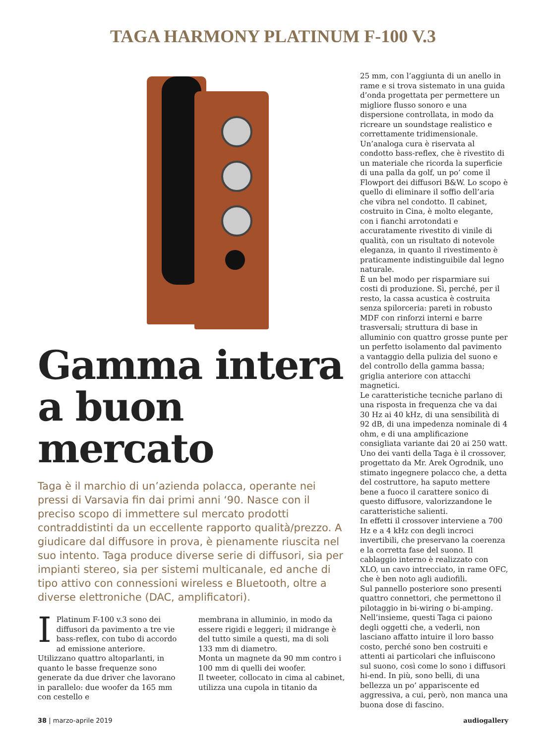TAGA HARMONY PLATINUM F-100 V.3
Gamma intera a buon mercato
Taga è il marchio di un’azienda polacca, operante nei pressi di Varsavia fin dai primi anni ‘90. Nasce con il preciso scopo di immettere sul mercato prodotti contraddistinti da un eccellente rapporto qualità/prezzo. A giudicare dal diffusore in prova, è pienamente riuscita nel suo intento. Taga produce diverse serie di diffusori, sia per impianti stereo, sia per sistemi multicanale, ed anche di tipo attivo con connessioni wireless e Bluetooth, oltre a diverse elettroniche (DAC, amplificatori).
I Platinum F-100 v.3 sono dei diffusori da pavimento a tre vie bass-reflex, con tubo di accordo ad emissione anteriore. Utilizzano quattro altoparlanti, in quanto le basse frequenze sono generate da due driver che lavorano in parallelo: due woofer da 165 mm con cestello e
membrana in alluminio, in modo da essere rigidi e leggeri; il midrange è del tutto simile a questi, ma di soli 133 mm di diametro.
Monta un magnete da 90 mm contro i 100 mm di quelli dei woofer.
Il tweeter, collocato in cima al cabinet, utilizza una cupola in titanio da
25 mm, con l’aggiunta di un anello in rame e si trova sistemato in una guida d’onda progettata per permettere un migliore flusso sonoro e una dispersione controllata, in modo da ricreare un soundstage realistico e correttamente tridimensionale.
Un’analoga cura è riservata al condotto bass-reflex, che è rivestito di un materiale che ricorda la superficie di una palla da golf, un po’ come il Flowport dei diffusori B&W. Lo scopo è quello di eliminare il soffio dell’aria che vibra nel condotto. Il cabinet, costruito in Cina, è molto elegante, con i fianchi arrotondati e accuratamente rivestito di vinile di qualità, con un risultato di notevole eleganza, in quanto il rivestimento è praticamente indistinguibile dal legno naturale.
È un bel modo per risparmiare sui costi di produzione. Sì, perché, per il resto, la cassa acustica è costruita senza spilorceria: pareti in robusto MDF con rinforzi interni e barre trasversali; struttura di base in alluminio con quattro grosse punte per un perfetto isolamento dal pavimento a vantaggio della pulizia del suono e del controllo della gamma bassa; griglia anteriore con attacchi magnetici.
Le caratteristiche tecniche parlano di una risposta in frequenza che va dai 30 Hz ai 40 kHz, di una sensibilità di 92 dB, di una impedenza nominale di 4 ohm, e di una amplificazione consigliata variante dai 20 ai 250 watt.
Uno dei vanti della Taga è il crossover, progettato da Mr. Arek Ogrodnik, uno stimato ingegnere polacco che, a detta del costruttore, ha saputo mettere bene a fuoco il carattere sonico di questo diffusore, valorizzandone le caratteristiche salienti.
In effetti il crossover interviene a 700 Hz e a 4 kHz con degli incroci invertibili, che preservano la coerenza e la corretta fase del suono. Il cablaggio interno è realizzato con XLO, un cavo intrecciato, in rame OFC, che è ben noto agli audiofili.
Sul pannello posteriore sono presenti quattro connettori, che permettono il pilotaggio in bi-wiring o bi-amping.
Nell’insieme, questi Taga ci paiono degli oggetti che, a vederli, non lasciano affatto intuire il loro basso costo, perché sono ben costruiti e attenti ai particolari che influiscono sul suono, così come lo sono i diffusori hi-end. In più, sono belli, di una bellezza un po’ appariscente ed aggressiva, a cui, però, non manca una buona dose di fascino.
38 | marzo-aprile 2019 audiogallery